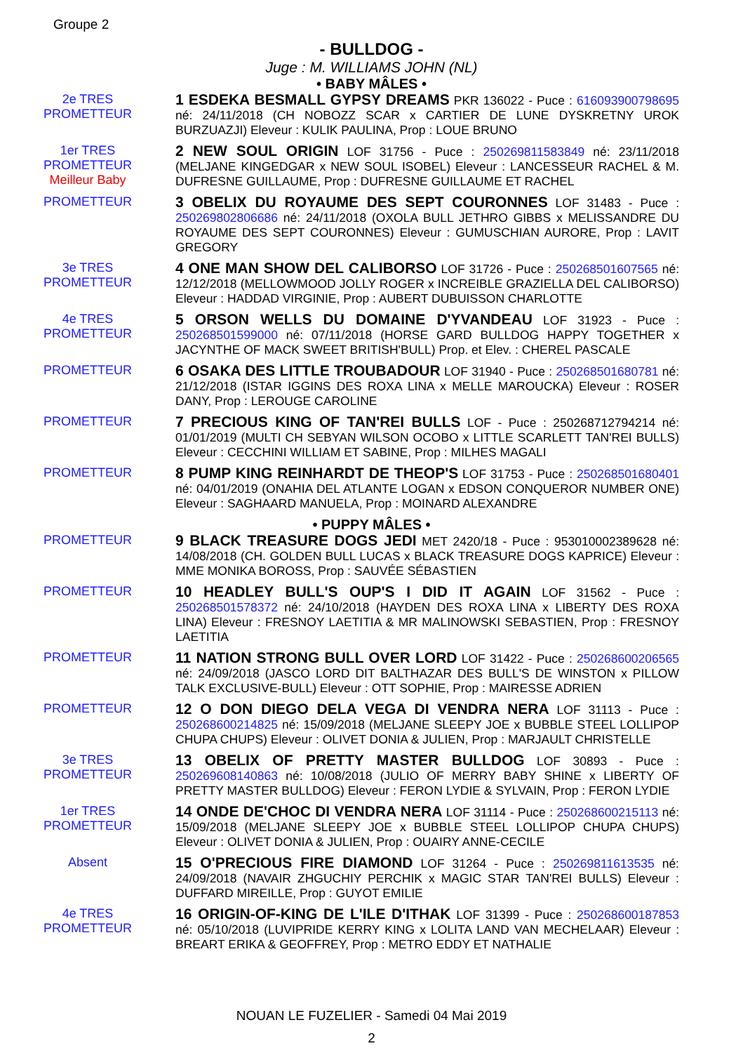Groupe 2
- BULLDOG -
Juge : M. WILLIAMS JOHN (NL)
• BABY MÂLES •
2e TRES
PROMETTEUR
1 ESDEKA BESMALL GYPSY DREAMS PKR 136022 - Puce : 616093900798695 né: 24/11/2018 (CH NOBOZZ SCAR x CARTIER DE LUNE DYSKRETNY UROK BURZUAZJI) Eleveur : KULIK PAULINA, Prop : LOUE BRUNO
1er TRES
PROMETTEUR
Meilleur Baby
2 NEW SOUL ORIGIN LOF 31756 - Puce : 250269811583849 né: 23/11/2018 (MELJANE KINGEDGAR x NEW SOUL ISOBEL) Eleveur : LANCESSEUR RACHEL & M. DUFRESNE GUILLAUME, Prop : DUFRESNE GUILLAUME ET RACHEL
PROMETTEUR
3 OBELIX DU ROYAUME DES SEPT COURONNES LOF 31483 - Puce : 250269802806686 né: 24/11/2018 (OXOLA BULL JETHRO GIBBS x MELISSANDRE DU ROYAUME DES SEPT COURONNES) Eleveur : GUMUSCHIAN AURORE, Prop : LAVIT GREGORY
3e TRES
PROMETTEUR
4 ONE MAN SHOW DEL CALIBORSO LOF 31726 - Puce : 250268501607565 né: 12/12/2018 (MELLOWMOOD JOLLY ROGER x INCREIBLE GRAZIELLA DEL CALIBORSO) Eleveur : HADDAD VIRGINIE, Prop : AUBERT DUBUISSON CHARLOTTE
4e TRES
PROMETTEUR
5 ORSON WELLS DU DOMAINE D'YVANDEAU LOF 31923 - Puce : 250268501599000 né: 07/11/2018 (HORSE GARD BULLDOG HAPPY TOGETHER x JACYNTHE OF MACK SWEET BRITISH'BULL) Prop. et Elev. : CHEREL PASCALE
PROMETTEUR
6 OSAKA DES LITTLE TROUBADOUR LOF 31940 - Puce : 250268501680781 né: 21/12/2018 (ISTAR IGGINS DES ROXA LINA x MELLE MAROUCKA) Eleveur : ROSER DANY, Prop : LEROUGE CAROLINE
PROMETTEUR
7 PRECIOUS KING OF TAN'REI BULLS LOF - Puce : 250268712794214 né: 01/01/2019 (MULTI CH SEBYAN WILSON OCOBO x LITTLE SCARLETT TAN'REI BULLS) Eleveur : CECCHINI WILLIAM ET SABINE, Prop : MILHES MAGALI
PROMETTEUR
8 PUMP KING REINHARDT DE THEOP'S LOF 31753 - Puce : 250268501680401 né: 04/01/2019 (ONAHIA DEL ATLANTE LOGAN x EDSON CONQUEROR NUMBER ONE) Eleveur : SAGHAARD MANUELA, Prop : MOINARD ALEXANDRE
• PUPPY MÂLES •
PROMETTEUR
9 BLACK TREASURE DOGS JEDI MET 2420/18 - Puce : 953010002389628 né: 14/08/2018 (CH. GOLDEN BULL LUCAS x BLACK TREASURE DOGS KAPRICE) Eleveur : MME MONIKA BOROSS, Prop : SAUVÉE SÉBASTIEN
PROMETTEUR
10 HEADLEY BULL'S OUP'S I DID IT AGAIN LOF 31562 - Puce : 250268501578372 né: 24/10/2018 (HAYDEN DES ROXA LINA x LIBERTY DES ROXA LINA) Eleveur : FRESNOY LAETITIA & MR MALINOWSKI SEBASTIEN, Prop : FRESNOY LAETITIA
PROMETTEUR
11 NATION STRONG BULL OVER LORD LOF 31422 - Puce : 250268600206565 né: 24/09/2018 (JASCO LORD DIT BALTHAZAR DES BULL'S DE WINSTON x PILLOW TALK EXCLUSIVE-BULL) Eleveur : OTT SOPHIE, Prop : MAIRESSE ADRIEN
PROMETTEUR
12 O DON DIEGO DELA VEGA DI VENDRA NERA LOF 31113 - Puce : 250268600214825 né: 15/09/2018 (MELJANE SLEEPY JOE x BUBBLE STEEL LOLLIPOP CHUPA CHUPS) Eleveur : OLIVET DONIA & JULIEN, Prop : MARJAULT CHRISTELLE
3e TRES
PROMETTEUR
13 OBELIX OF PRETTY MASTER BULLDOG LOF 30893 - Puce : 250269608140863 né: 10/08/2018 (JULIO OF MERRY BABY SHINE x LIBERTY OF PRETTY MASTER BULLDOG) Eleveur : FERON LYDIE & SYLVAIN, Prop : FERON LYDIE
1er TRES
PROMETTEUR
14 ONDE DE'CHOC DI VENDRA NERA LOF 31114 - Puce : 250268600215113 né: 15/09/2018 (MELJANE SLEEPY JOE x BUBBLE STEEL LOLLIPOP CHUPA CHUPS) Eleveur : OLIVET DONIA & JULIEN, Prop : OUAIRY ANNE-CECILE
Absent
15 O'PRECIOUS FIRE DIAMOND LOF 31264 - Puce : 250269811613535 né: 24/09/2018 (NAVAIR ZHGUCHIY PERCHIK x MAGIC STAR TAN'REI BULLS) Eleveur : DUFFARD MIREILLE, Prop : GUYOT EMILIE
4e TRES
PROMETTEUR
16 ORIGIN-OF-KING DE L'ILE D'ITHAK LOF 31399 - Puce : 250268600187853 né: 05/10/2018 (LUVIPRIDE KERRY KING x LOLITA LAND VAN MECHELAAR) Eleveur : BREART ERIKA & GEOFFREY, Prop : METRO EDDY ET NATHALIE
NOUAN LE FUZELIER - Samedi 04 Mai 2019
2